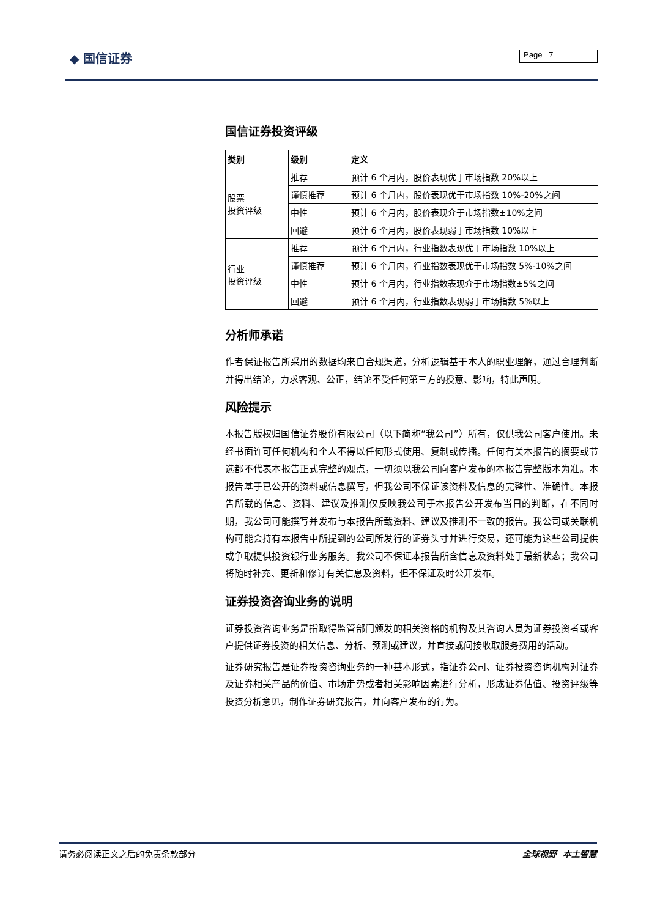◆ 国信证券 Page 7
国信证券投资评级
| 类别 | 级别 | 定义 |
| --- | --- | --- |
| 股票 投资评级 | 推荐 | 预计 6 个月内，股价表现优于市场指数 20%以上 |
| | 谨慎推荐 | 预计 6 个月内，股价表现优于市场指数 10%-20%之间 |
| | 中性 | 预计 6 个月内，股价表现介于市场指数±10%之间 |
| | 回避 | 预计 6 个月内，股价表现弱于市场指数 10%以上 |
| 行业 投资评级 | 推荐 | 预计 6 个月内，行业指数表现优于市场指数 10%以上 |
| | 谨慎推荐 | 预计 6 个月内，行业指数表现优于市场指数 5%-10%之间 |
| | 中性 | 预计 6 个月内，行业指数表现介于市场指数±5%之间 |
| | 回避 | 预计 6 个月内，行业指数表现弱于市场指数 5%以上 |
分析师承诺
作者保证报告所采用的数据均来自合规渠道，分析逻辑基于本人的职业理解，通过合理判断并得出结论，力求客观、公正，结论不受任何第三方的授意、影响，特此声明。
风险提示
本报告版权归国信证券股份有限公司（以下简称“我公司”）所有，仅供我公司客户使用。未经书面许可任何机构和个人不得以任何形式使用、复制或传播。任何有关本报告的摘要或节选都不代表本报告正式完整的观点，一切须以我公司向客户发布的本报告完整版本为准。本报告基于已公开的资料或信息撰写，但我公司不保证该资料及信息的完整性、准确性。本报告所载的信息、资料、建议及推测仅反映我公司于本报告公开发布当日的判断，在不同时期，我公司可能撰写并发布与本报告所载资料、建议及推测不一致的报告。我公司或关联机构可能会持有本报告中所提到的公司所发行的证券头寸并进行交易，还可能为这些公司提供或争取提供投资银行业务服务。我公司不保证本报告所含信息及资料处于最新状态；我公司将随时补充、更新和修订有关信息及资料，但不保证及时公开发布。
证券投资咨询业务的说明
证券投资咨询业务是指取得监管部门颁发的相关资格的机构及其咨询人员为证券投资者或客户提供证券投资的相关信息、分析、预测或建议，并直接或间接收取服务费用的活动。
证券研究报告是证券投资咨询业务的一种基本形式，指证券公司、证券投资咨询机构对证券及证券相关产品的价值、市场走势或者相关影响因素进行分析，形成证券估值、投资评级等投资分析意见，制作证券研究报告，并向客户发布的行为。
请务必阅读正文之后的免责条款部分 全球视野 本土智慧